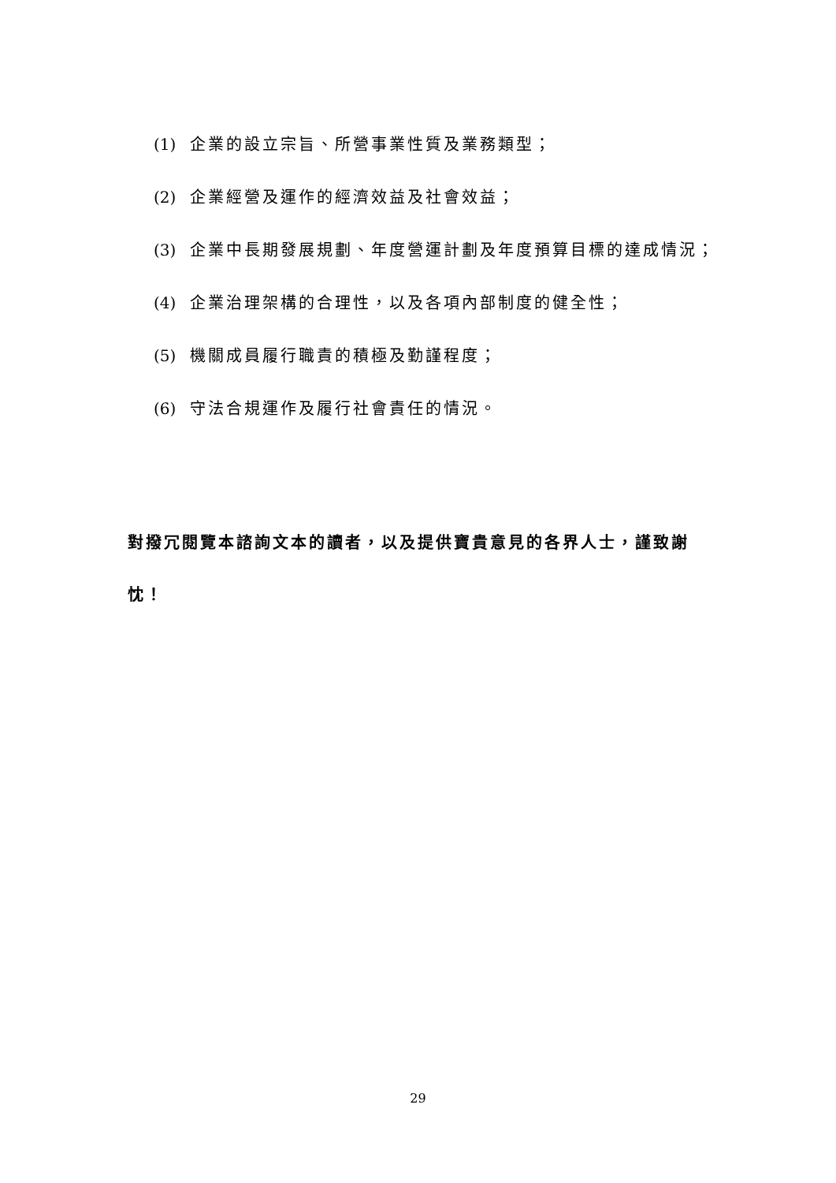(1) 企業的設立宗旨、所營事業性質及業務類型；
(2) 企業經營及運作的經濟效益及社會效益；
(3) 企業中長期發展規劃、年度營運計劃及年度預算目標的達成情況；
(4) 企業治理架構的合理性，以及各項內部制度的健全性；
(5) 機關成員履行職責的積極及勤謹程度；
(6) 守法合規運作及履行社會責任的情況。
對撥冗閱覽本諮詢文本的讀者，以及提供寶貴意見的各界人士，謹致謝忱！
29